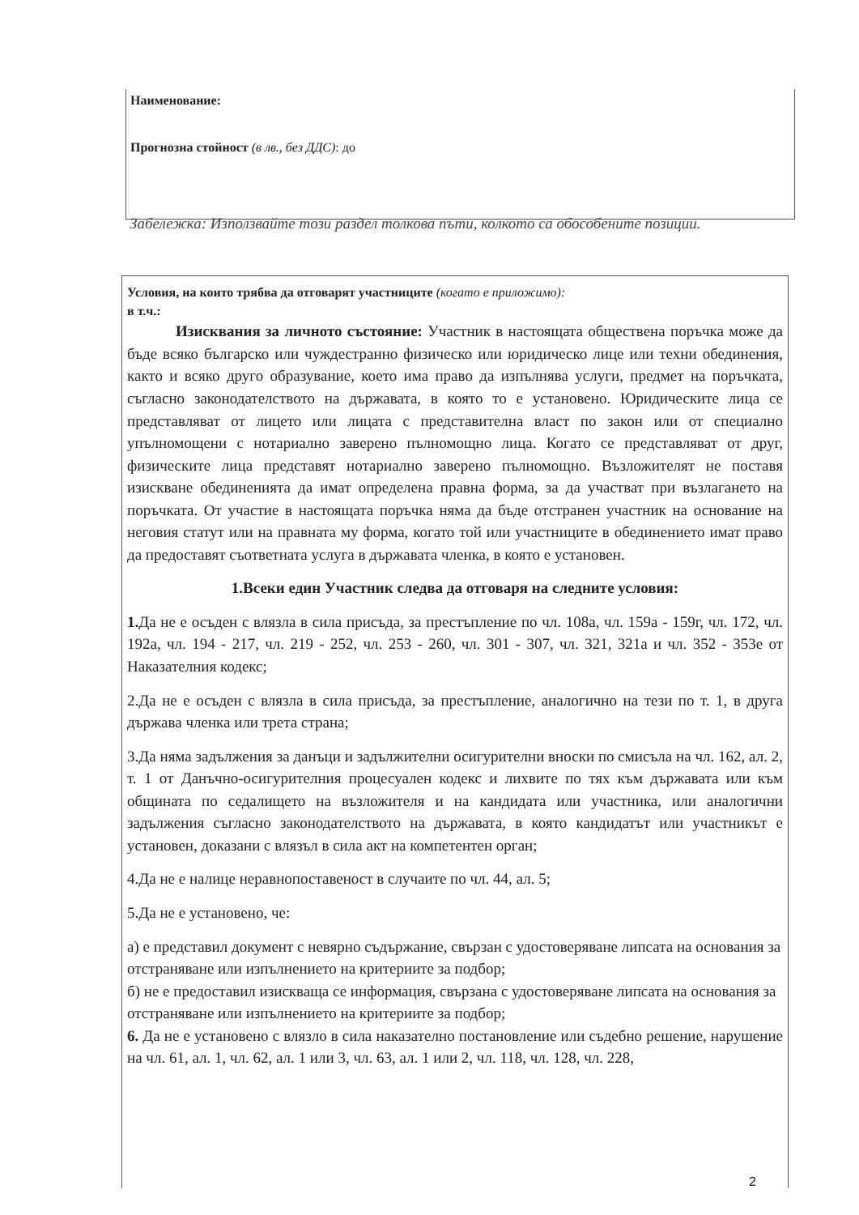Наименование:
Прогнозна стойност (в лв., без ДДС): до
Забележка: Използвайте този раздел толкова пъти, колкото са обособените позиции.
Условия, на които трябва да отговарят участниците (когато е приложимо):
в т.ч.:
Изисквания за личното състояние: Участник в настоящата обществена поръчка може да бъде всяко българско или чуждестранно физическо или юридическо лице или техни обединения, както и всяко друго образувание, което има право да изпълнява услуги, предмет на поръчката, съгласно законодателството на държавата, в която то е установено. Юридическите лица се представляват от лицето или лицата с представителна власт по закон или от специално упълномощени с нотариално заверено пълномощно лица. Когато се представляват от друг, физическите лица представят нотариално заверено пълномощно. Възложителят не поставя изискване обединенията да имат определена правна форма, за да участват при възлагането на поръчката. От участие в настоящата поръчка няма да бъде отстранен участник на основание на неговия статут или на правната му форма, когато той или участниците в обединението имат право да предоставят съответната услуга в държавата членка, в която е установен.
1.Всеки един Участник следва да отговаря на следните условия:
1. Да не е осъден с влязла в сила присъда, за престъпление по чл. 108а, чл. 159а - 159г, чл. 172, чл. 192а, чл. 194 - 217, чл. 219 - 252, чл. 253 - 260, чл. 301 - 307, чл. 321, 321а и чл. 352 - 353е от Наказателния кодекс;
2.Да не е осъден с влязла в сила присъда, за престъпление, аналогично на тези по т. 1, в друга държава членка или трета страна;
3.Да няма задължения за данъци и задължителни осигурителни вноски по смисъла на чл. 162, ал. 2, т. 1 от Данъчно-осигурителния процесуален кодекс и лихвите по тях към държавата или към общината по седалището на възложителя и на кандидата или участника, или аналогични задължения съгласно законодателството на държавата, в която кандидатът или участникът е установен, доказани с влязъл в сила акт на компетентен орган;
4.Да не е налице неравнопоставеност в случаите по чл. 44, ал. 5;
5.Да не е установено, че:
а) е представил документ с невярно съдържание, свързан с удостоверяване липсата на основания за отстраняване или изпълнението на критериите за подбор;
б) не е предоставил изискваща се информация, свързана с удостоверяване липсата на основания за отстраняване или изпълнението на критериите за подбор;
6. Да не е установено с влязло в сила наказателно постановление или съдебно решение, нарушение на чл. 61, ал. 1, чл. 62, ал. 1 или 3, чл. 63, ал. 1 или 2, чл. 118, чл. 128, чл. 228,
2